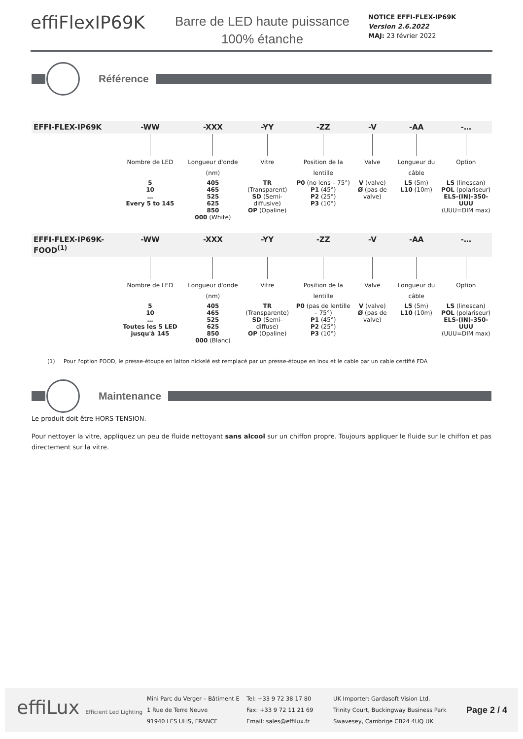effiFlexIP69K
Barre de LED haute puissance
100% étanche
NOTICE EFFI-FLEX-IP69K
Version 2.6.2022
MAJ: 23 février 2022
Référence
| EFFI-FLEX-IP69K | -WW | -XXX | -YY | -ZZ | -V | -AA | -… |
| --- | --- | --- | --- | --- | --- | --- | --- |
| | Nombre de LED | Longueur d'onde (nm) | Vitre | Position de la lentille | Valve | Longueur du câble | Option |
| | 5 10 … Every 5 to 145 | 405 465 525 625 850 000 (White) | TR (Transparent) SD (Semi-diffusive) OP (Opaline) | P0 (no lens – 75°) P1 (45°) P2 (25°) P3 (10°) | V (valve) Ø (pas de valve) | L5 (5m) L10 (10m) | LS (linescan) POL (polariseur) ELS-(IN)-350-UUU (UUU=DIM max) |
| EFFI-FLEX-IP69K-FOOD<sup>(1)</sup> | -WW | -XXX | -YY | -ZZ | -V | -AA | -… |
| | Nombre de LED | Longueur d'onde (nm) | Vitre | Position de la lentille | Valve | Longueur du câble | Option |
| | 5 10 … Toutes les 5 LED jusqu'à 145 | 405 465 525 625 850 000 (Blanc) | TR (Transparente) SD (Semi-diffuse) OP (Opaline) | P0 (pas de lentille – 75°) P1 (45°) P2 (25°) P3 (10°) | V (valve) Ø (pas de valve) | L5 (5m) L10 (10m) | LS (linescan) POL (polariseur) ELS-(IN)-350-UUU (UUU=DIM max) |
(1) Pour l'option FOOD, le presse-étoupe en laiton nickelé est remplacé par un presse-étoupe en inox et le cable par un cable certifié FDA
Maintenance
Le produit doit être HORS TENSION.
Pour nettoyer la vitre, appliquez un peu de fluide nettoyant sans alcool sur un chiffon propre. Toujours appliquer le fluide sur le chiffon et pas directement sur la vitre.
effiLux Efficient Led Lighting
Mini Parc du Verger – Bâtiment E
1 Rue de Terre Neuve
91940 LES ULIS, FRANCE
Tel: +33 9 72 38 17 80
Fax: +33 9 72 11 21 69
Email: sales@effilux.fr
UK Importer: Gardasoft Vision Ltd.
Trinity Court, Buckingway Business Park
Swavesey, Cambrige CB24 4UQ UK
Page 2 / 4